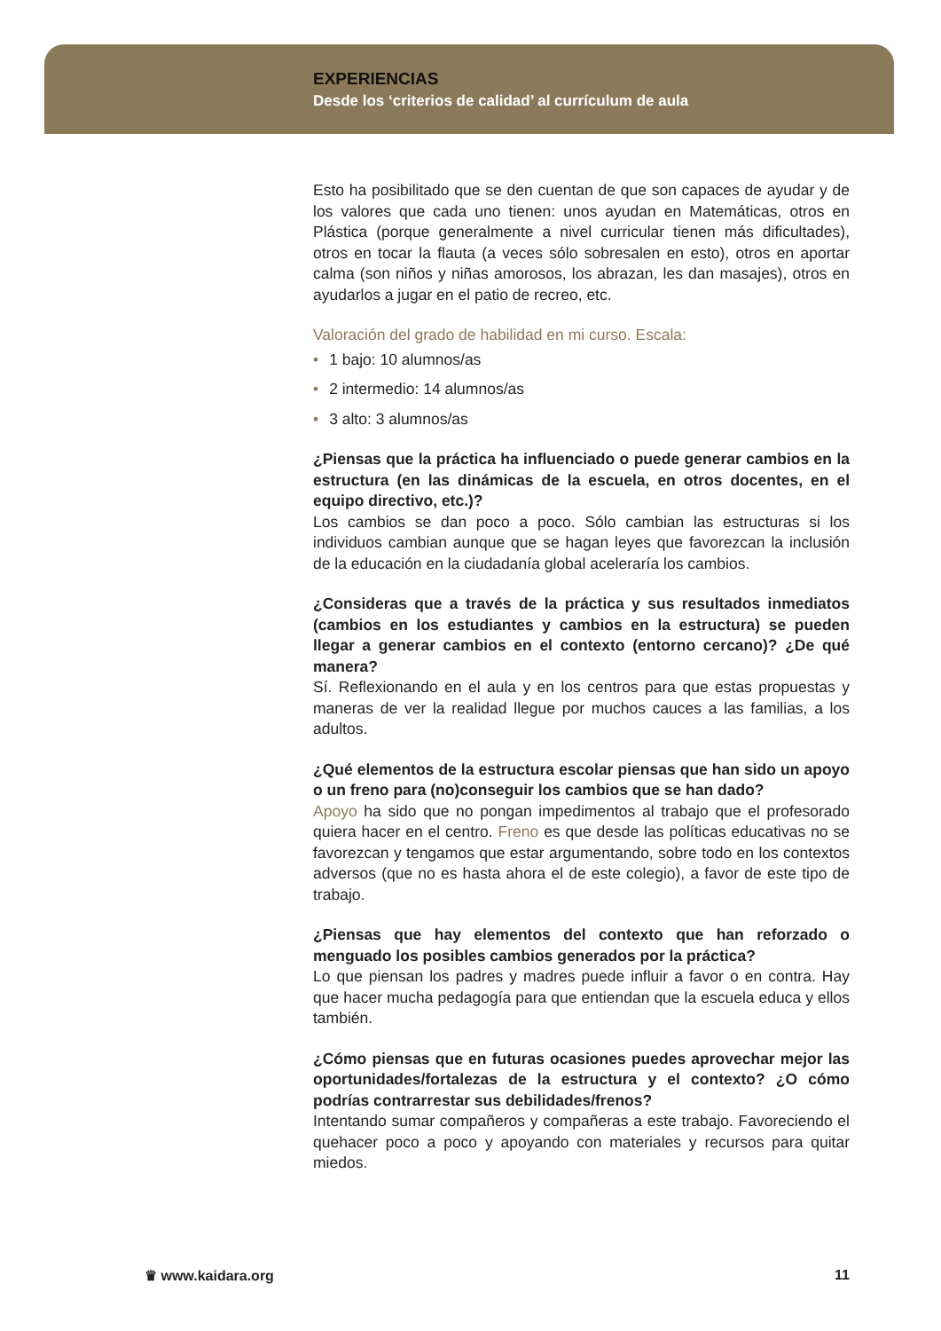EXPERIENCIAS
Desde los ‘criterios de calidad’ al currículum de aula
Esto ha posibilitado que se den cuentan de que son capaces de ayudar y de los valores que cada uno tienen: unos ayudan en Matemáticas, otros en Plástica (porque generalmente a nivel curricular tienen más dificultades), otros en tocar la flauta (a veces sólo sobresalen en esto), otros en aportar calma (son niños y niñas amorosos, los abrazan, les dan masajes), otros en ayudarlos a jugar en el patio de recreo, etc.
Valoración del grado de habilidad en mi curso. Escala:
• 1 bajo: 10 alumnos/as
• 2 intermedio: 14 alumnos/as
• 3 alto: 3 alumnos/as
¿Piensas que la práctica ha influenciado o puede generar cambios en la estructura (en las dinámicas de la escuela, en otros docentes, en el equipo directivo, etc.)?
Los cambios se dan poco a poco. Sólo cambian las estructuras si los individuos cambian aunque que se hagan leyes que favorezcan la inclusión de la educación en la ciudadanía global aceleraría los cambios.
¿Consideras que a través de la práctica y sus resultados inmediatos (cambios en los estudiantes y cambios en la estructura) se pueden llegar a generar cambios en el contexto (entorno cercano)? ¿De qué manera?
Sí. Reflexionando en el aula y en los centros para que estas propuestas y maneras de ver la realidad llegue por muchos cauces a las familias, a los adultos.
¿Qué elementos de la estructura escolar piensas que han sido un apoyo o un freno para (no)conseguir los cambios que se han dado?
Apoyo ha sido que no pongan impedimentos al trabajo que el profesorado quiera hacer en el centro. Freno es que desde las políticas educativas no se favorezcan y tengamos que estar argumentando, sobre todo en los contextos adversos (que no es hasta ahora el de este colegio), a favor de este tipo de trabajo.
¿Piensas que hay elementos del contexto que han reforzado o menguado los posibles cambios generados por la práctica?
Lo que piensan los padres y madres puede influir a favor o en contra. Hay que hacer mucha pedagogía para que entiendan que la escuela educa y ellos también.
¿Cómo piensas que en futuras ocasiones puedes aprovechar mejor las oportunidades/fortalezas de la estructura y el contexto? ¿O cómo podrías contrarrestar sus debilidades/frenos?
Intentando sumar compañeros y compañeras a este trabajo. Favoreciendo el quehacer poco a poco y apoyando con materiales y recursos para quitar miedos.
♛ www.kaidara.org 11